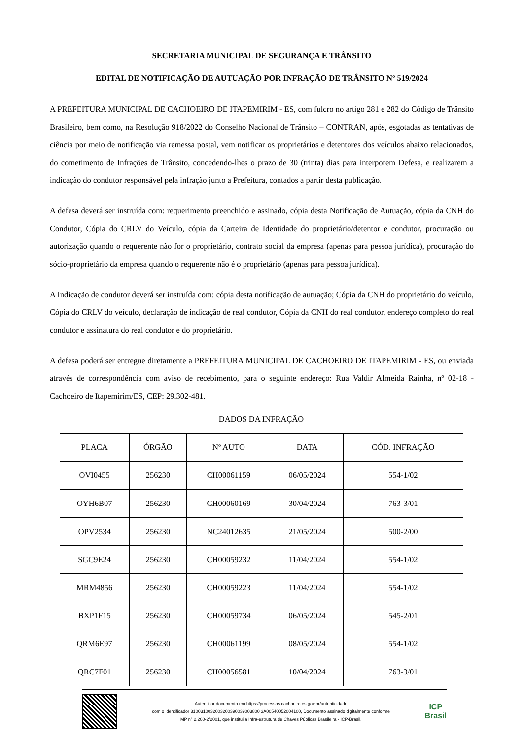SECRETARIA MUNICIPAL DE SEGURANÇA E TRÂNSITO
EDITAL DE NOTIFICAÇÃO DE AUTUAÇÃO POR INFRAÇÃO DE TRÂNSITO Nº 519/2024
A PREFEITURA MUNICIPAL DE CACHOEIRO DE ITAPEMIRIM - ES, com fulcro no artigo 281 e 282 do Código de Trânsito Brasileiro, bem como, na Resolução 918/2022 do Conselho Nacional de Trânsito – CONTRAN, após, esgotadas as tentativas de ciência por meio de notificação via remessa postal, vem notificar os proprietários e detentores dos veículos abaixo relacionados, do cometimento de Infrações de Trânsito, concedendo-lhes o prazo de 30 (trinta) dias para interporem Defesa, e realizarem a indicação do condutor responsável pela infração junto a Prefeitura, contados a partir desta publicação.
A defesa deverá ser instruída com: requerimento preenchido e assinado, cópia desta Notificação de Autuação, cópia da CNH do Condutor, Cópia do CRLV do Veículo, cópia da Carteira de Identidade do proprietário/detentor e condutor, procuração ou autorização quando o requerente não for o proprietário, contrato social da empresa (apenas para pessoa jurídica), procuração do sócio-proprietário da empresa quando o requerente não é o proprietário (apenas para pessoa jurídica).
A Indicação de condutor deverá ser instruída com: cópia desta notificação de autuação; Cópia da CNH do proprietário do veículo, Cópia do CRLV do veículo, declaração de indicação de real condutor, Cópia da CNH do real condutor, endereço completo do real condutor e assinatura do real condutor e do proprietário.
A defesa poderá ser entregue diretamente a PREFEITURA MUNICIPAL DE CACHOEIRO DE ITAPEMIRIM - ES, ou enviada através de correspondência com aviso de recebimento, para o seguinte endereço: Rua Valdir Almeida Rainha, nº 02-18 - Cachoeiro de Itapemirim/ES, CEP: 29.302-481.
| DADOS DA INFRAÇÃO | | | | |
| --- | --- | --- | --- | --- |
| PLACA | ÓRGÃO | Nº AUTO | DATA | CÓD. INFRAÇÃO |
| OVI0455 | 256230 | CH00061159 | 06/05/2024 | 554-1/02 |
| OYH6B07 | 256230 | CH00060169 | 30/04/2024 | 763-3/01 |
| OPV2534 | 256230 | NC24012635 | 21/05/2024 | 500-2/00 |
| SGC9E24 | 256230 | CH00059232 | 11/04/2024 | 554-1/02 |
| MRM4856 | 256230 | CH00059223 | 11/04/2024 | 554-1/02 |
| BXP1F15 | 256230 | CH00059734 | 06/05/2024 | 545-2/01 |
| QRM6E97 | 256230 | CH00061199 | 08/05/2024 | 554-1/02 |
| QRC7F01 | 256230 | CH00056581 | 10/04/2024 | 763-3/01 |
Autenticar documento em https://processos.cachoeiro.es.gov.br/autenticidade
com o identificador 3100310032003200390039003800 3A00540052004100, Documento assinado digitalmente conforme
MP n° 2.200-2/2001, que institui a Infra-estrutura de Chaves Públicas Brasileira - ICP-Brasil.
ICP
Brasil